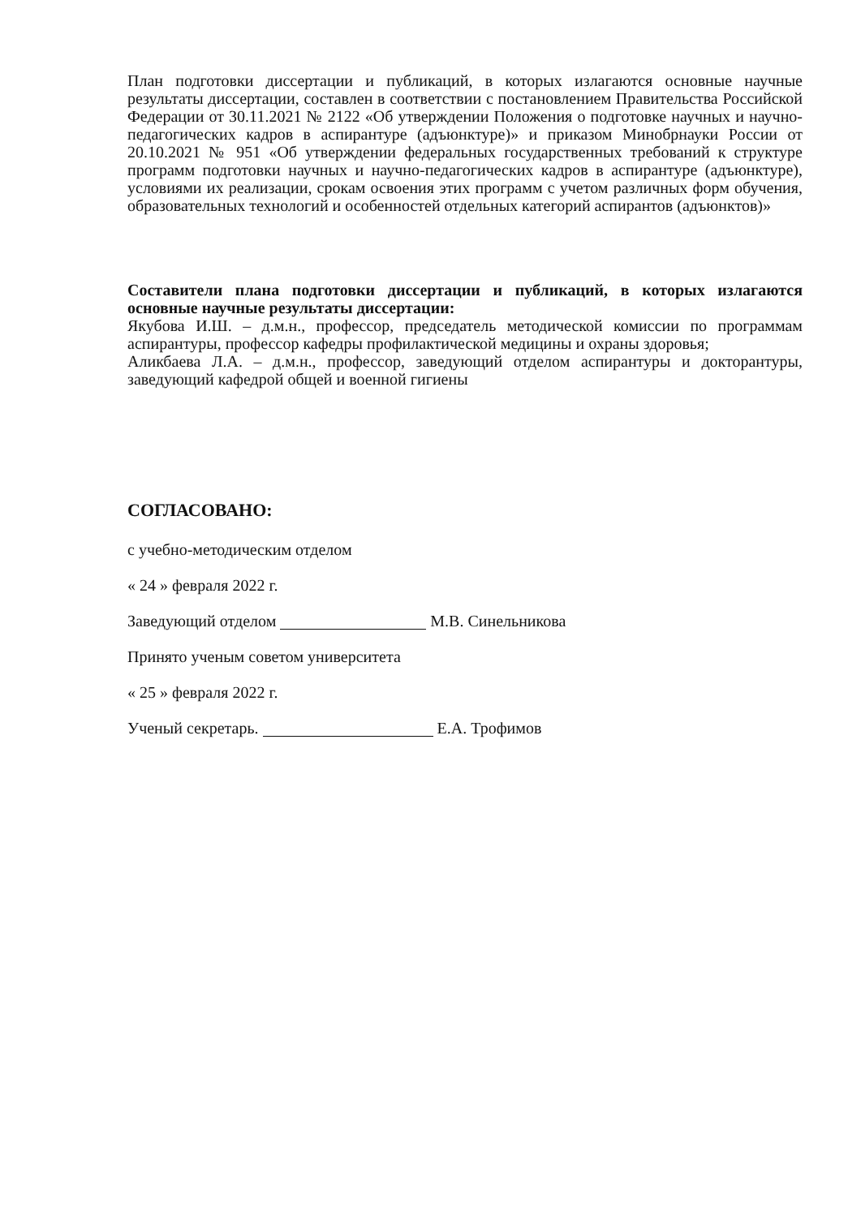План подготовки диссертации и публикаций, в которых излагаются основные научные результаты диссертации, составлен в соответствии с постановлением Правительства Российской Федерации от 30.11.2021 № 2122 «Об утверждении Положения о подготовке научных и научно-педагогических кадров в аспирантуре (адъюнктуре)» и приказом Минобрнауки России от 20.10.2021 № 951 «Об утверждении федеральных государственных требований к структуре программ подготовки научных и научно-педагогических кадров в аспирантуре (адъюнктуре), условиями их реализации, срокам освоения этих программ с учетом различных форм обучения, образовательных технологий и особенностей отдельных категорий аспирантов (адъюнктов)»
Составители плана подготовки диссертации и публикаций, в которых излагаются основные научные результаты диссертации:
Якубова И.Ш. – д.м.н., профессор, председатель методической комиссии по программам аспирантуры, профессор кафедры профилактической медицины и охраны здоровья;
Аликбаева Л.А. – д.м.н., профессор, заведующий отделом аспирантуры и докторантуры, заведующий кафедрой общей и военной гигиены
СОГЛАСОВАНО:
с учебно-методическим отделом
« 24 » февраля 2022 г.
Заведующий отделом М.В. Синельникова
Принято ученым советом университета
« 25 » февраля 2022 г.
Ученый секретарь. Е.А. Трофимов